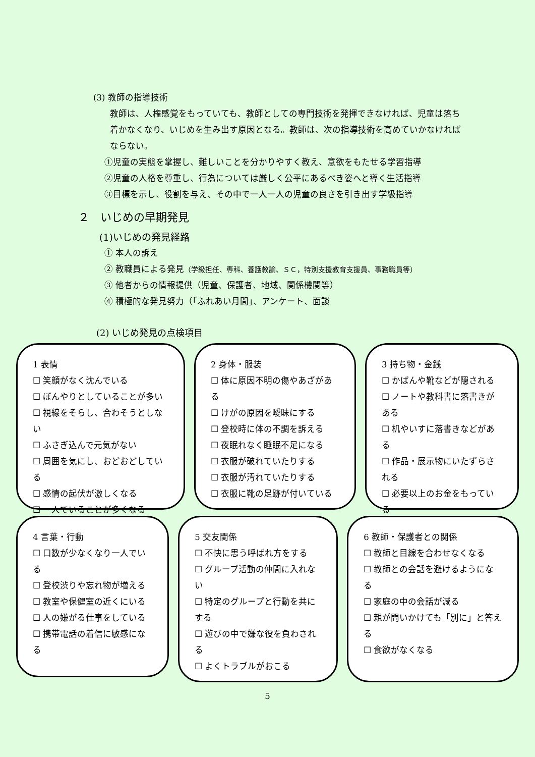(3) 教師の指導技術
教師は、人権感覚をもっていても、教師としての専門技術を発揮できなければ、児童は落ち着かなくなり、いじめを生み出す原因となる。教師は、次の指導技術を高めていかなければならない。
①児童の実態を掌握し、難しいことを分かりやすく教え、意欲をもたせる学習指導
②児童の人格を尊重し、行為については厳しく公平にあるべき姿へと導く生活指導
③目標を示し、役割を与え、その中で一人一人の児童の良さを引き出す学級指導
２　いじめの早期発見
(1)いじめの発見経路
① 本人の訴え
② 教職員による発見（学級担任、専科、養護教諭、ＳＣ，特別支援教育支援員、事務職員等）
③ 他者からの情報提供（児童、保護者、地域、関係機関等）
④ 積極的な発見努力（「ふれあい月間」、アンケート、面談
(2) いじめ発見の点検項目
1 表情
☐ 笑顔がなく沈んでいる
☐ ぼんやりとしていることが多い
☐ 視線をそらし、合わそうとしない
☐ ふさぎ込んで元気がない
☐ 周囲を気にし、おどおどしている
☐ 感情の起伏が激しくなる
☐ 一人でいることが多くなる
2 身体・服装
☐ 体に原因不明の傷やあざがある
☐ けがの原因を曖昧にする
☐ 登校時に体の不調を訴える
☐ 夜眠れなく睡眠不足になる
☐ 衣服が破れていたりする
☐ 衣服が汚れていたりする
☐ 衣服に靴の足跡が付いている
3 持ち物・金銭
☐ かばんや靴などが隠される
☐ ノートや教科書に落書きがある
☐ 机やいすに落書きなどがある
☐ 作品・展示物にいたずらされる
☐ 必要以上のお金をもっている
4 言葉・行動
☐ 口数が少なくなり一人でいる
☐ 登校渋りや忘れ物が増える
☐ 教室や保健室の近くにいる
☐ 人の嫌がる仕事をしている
☐ 携帯電話の着信に敏感になる
5 交友関係
☐ 不快に思う呼ばれ方をする
☐ グループ活動の仲間に入れない
☐ 特定のグループと行動を共にする
☐ 遊びの中で嫌な役を負わされる
☐ よくトラブルがおこる
6 教師・保護者との関係
☐ 教師と目線を合わせなくなる
☐ 教師との会話を避けるようになる
☐ 家庭の中の会話が減る
☐ 親が問いかけても「別に」と答える
☐ 食欲がなくなる
5